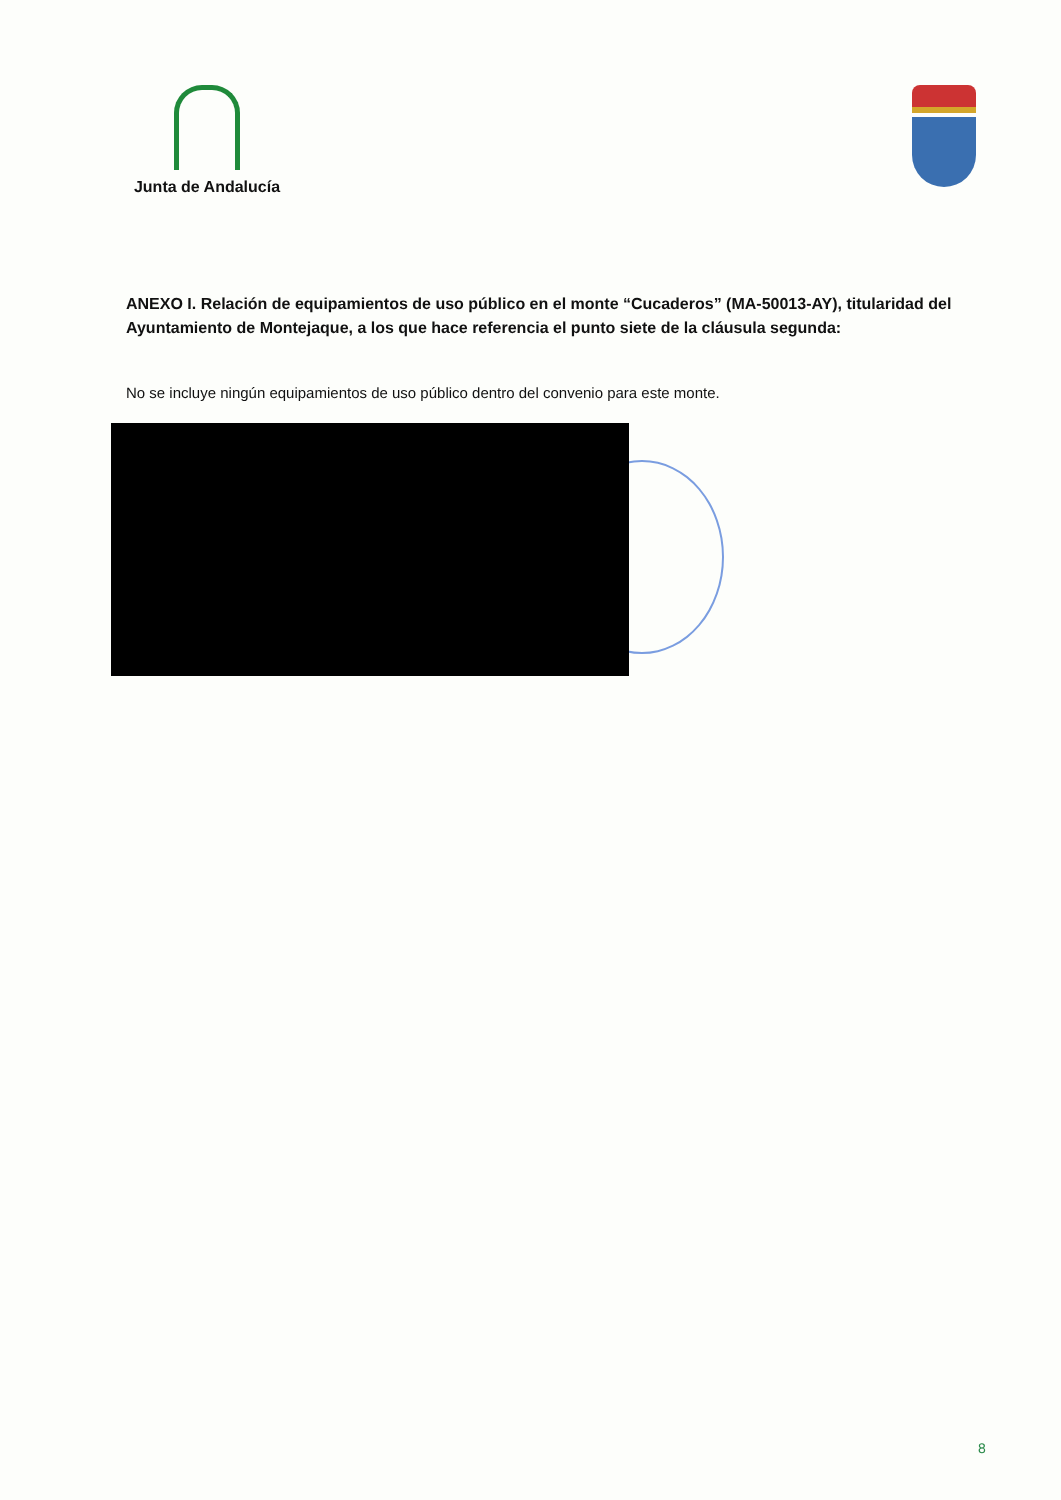Junta de Andalucía
ANEXO I. Relación de equipamientos de uso público en el monte “Cucaderos” (MA-50013-AY), titularidad del Ayuntamiento de Montejaque, a los que hace referencia el punto siete de la cláusula segunda:
No se incluye ningún equipamientos de uso público dentro del convenio para este monte.
8